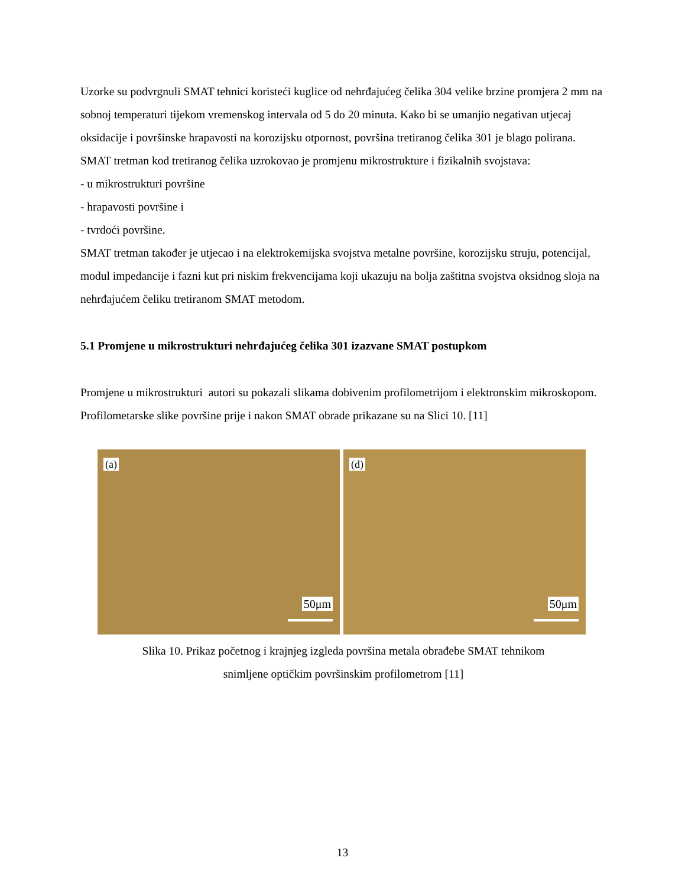Uzorke su podvrgnuli SMAT tehnici koristeći kuglice od nehrđajućeg čelika 304 velike brzine promjera 2 mm na sobnoj temperaturi tijekom vremenskog intervala od 5 do 20 minuta. Kako bi se umanjio negativan utjecaj oksidacije i površinske hrapavosti na korozijsku otpornost, površina tretiranog čelika 301 je blago polirana.
SMAT tretman kod tretiranog čelika uzrokovao je promjenu mikrostrukture i fizikalnih svojstava:
- u mikrostrukturi površine
- hrapavosti površine i
- tvrdoći površine.
SMAT tretman također je utjecao i na elektrokemijska svojstva metalne površine, korozijsku struju, potencijal, modul impedancije i fazni kut pri niskim frekvencijama koji ukazuju na bolja zaštitna svojstva oksidnog sloja na nehrđajućem čeliku tretiranom SMAT metodom.
5.1 Promjene u mikrostrukturi nehrđajućeg čelika 301 izazvane SMAT postupkom
Promjene u mikrostrukturi autori su pokazali slikama dobivenim profilometrijom i elektronskim mikroskopom.
Profilometarske slike površine prije i nakon SMAT obrade prikazane su na Slici 10. [11]
(a)
50μm
(d)
50μm
Slika 10. Prikaz početnog i krajnjeg izgleda površina metala obrađebe SMAT tehnikom
snimljene optičkim površinskim profilometrom [11]
13